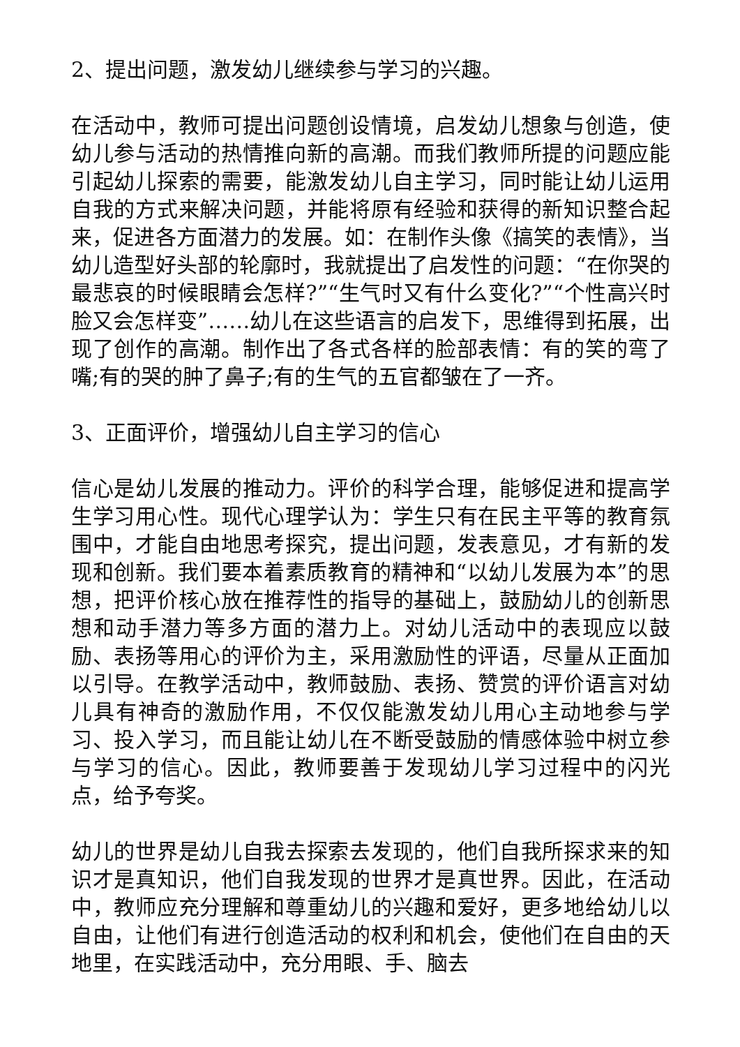2、提出问题，激发幼儿继续参与学习的兴趣。
在活动中，教师可提出问题创设情境，启发幼儿想象与创造，使幼儿参与活动的热情推向新的高潮。而我们教师所提的问题应能引起幼儿探索的需要，能激发幼儿自主学习，同时能让幼儿运用自我的方式来解决问题，并能将原有经验和获得的新知识整合起来，促进各方面潜力的发展。如：在制作头像《搞笑的表情》，当幼儿造型好头部的轮廓时，我就提出了启发性的问题：“在你哭的最悲哀的时候眼睛会怎样?”“生气时又有什么变化?”“个性高兴时脸又会怎样变”……幼儿在这些语言的启发下，思维得到拓展，出现了创作的高潮。制作出了各式各样的脸部表情：有的笑的弯了嘴;有的哭的肿了鼻子;有的生气的五官都皱在了一齐。
3、正面评价，增强幼儿自主学习的信心
信心是幼儿发展的推动力。评价的科学合理，能够促进和提高学生学习用心性。现代心理学认为：学生只有在民主平等的教育氛围中，才能自由地思考探究，提出问题，发表意见，才有新的发现和创新。我们要本着素质教育的精神和“以幼儿发展为本”的思想，把评价核心放在推荐性的指导的基础上，鼓励幼儿的创新思想和动手潜力等多方面的潜力上。对幼儿活动中的表现应以鼓励、表扬等用心的评价为主，采用激励性的评语，尽量从正面加以引导。在教学活动中，教师鼓励、表扬、赞赏的评价语言对幼儿具有神奇的激励作用，不仅仅能激发幼儿用心主动地参与学习、投入学习，而且能让幼儿在不断受鼓励的情感体验中树立参与学习的信心。因此，教师要善于发现幼儿学习过程中的闪光点，给予夸奖。
幼儿的世界是幼儿自我去探索去发现的，他们自我所探求来的知识才是真知识，他们自我发现的世界才是真世界。因此，在活动中，教师应充分理解和尊重幼儿的兴趣和爱好，更多地给幼儿以自由，让他们有进行创造活动的权利和机会，使他们在自由的天地里，在实践活动中，充分用眼、手、脑去